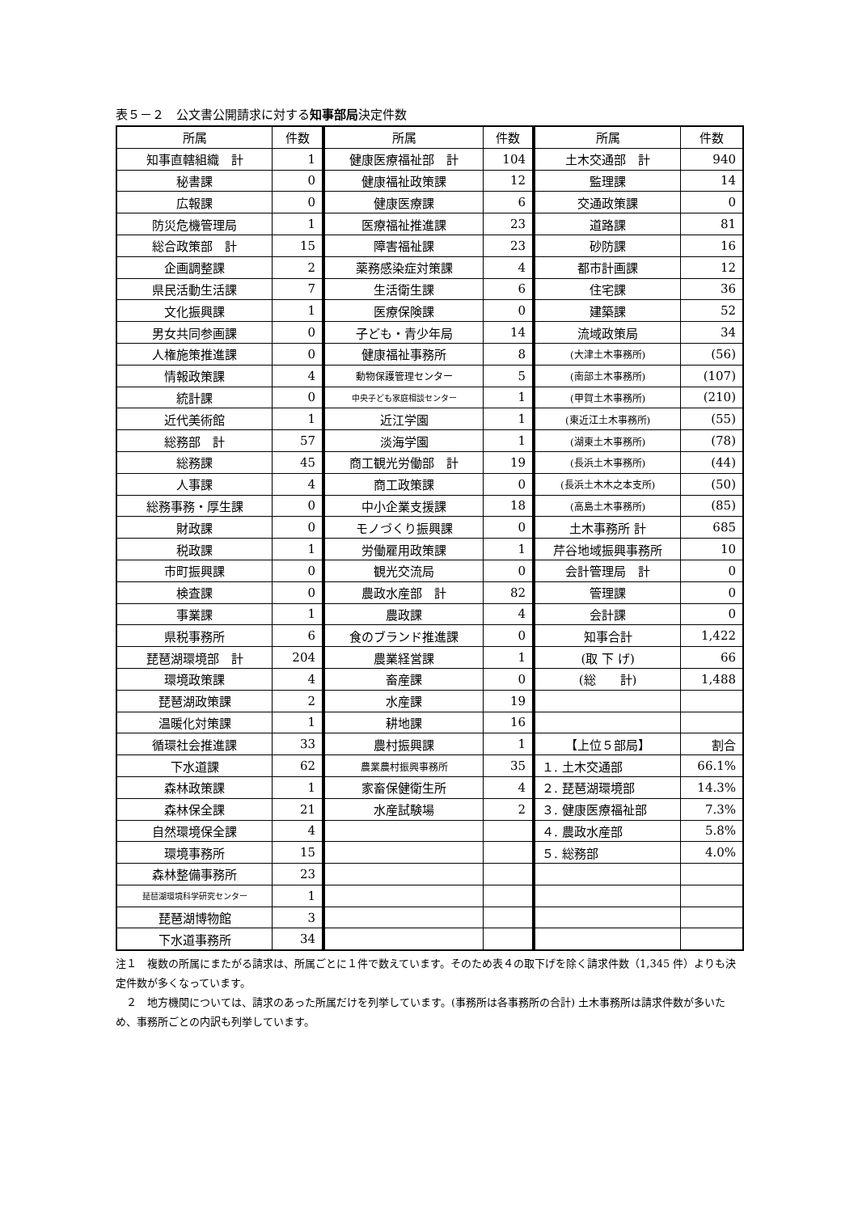表５－２　公文書公開請求に対する知事部局決定件数
| 所属 | 件数 |
| --- | --- |
| 知事直轄組織 計 | 1 |
| 秘書課 | 0 |
| 広報課 | 0 |
| 防災危機管理局 | 1 |
| 総合政策部 計 | 15 |
| 企画調整課 | 2 |
| 県民活動生活課 | 7 |
| 文化振興課 | 1 |
| 男女共同参画課 | 0 |
| 人権施策推進課 | 0 |
| 情報政策課 | 4 |
| 統計課 | 0 |
| 近代美術館 | 1 |
| 総務部 計 | 57 |
| 総務課 | 45 |
| 人事課 | 4 |
| 総務事務・厚生課 | 0 |
| 財政課 | 0 |
| 税政課 | 1 |
| 市町振興課 | 0 |
| 検査課 | 0 |
| 事業課 | 1 |
| 県税事務所 | 6 |
| 琵琶湖環境部 計 | 204 |
| 環境政策課 | 4 |
| 琵琶湖政策課 | 2 |
| 温暖化対策課 | 1 |
| 循環社会推進課 | 33 |
| 下水道課 | 62 |
| 森林政策課 | 1 |
| 森林保全課 | 21 |
| 自然環境保全課 | 4 |
| 環境事務所 | 15 |
| 森林整備事務所 | 23 |
| 琵琶湖環境科学研究センター | 1 |
| 琵琶湖博物館 | 3 |
| 下水道事務所 | 34 |
| 所属 | 件数 |
| --- | --- |
| 健康医療福祉部 計 | 104 |
| 健康福祉政策課 | 12 |
| 健康医療課 | 6 |
| 医療福祉推進課 | 23 |
| 障害福祉課 | 23 |
| 薬務感染症対策課 | 4 |
| 生活衛生課 | 6 |
| 医療保険課 | 0 |
| 子ども・青少年局 | 14 |
| 健康福祉事務所 | 8 |
| 動物保護管理センター | 5 |
| 中央子ども家庭相談センター | 1 |
| 近江学園 | 1 |
| 淡海学園 | 1 |
| 商工観光労働部 計 | 19 |
| 商工政策課 | 0 |
| 中小企業支援課 | 18 |
| モノづくり振興課 | 0 |
| 労働雇用政策課 | 1 |
| 観光交流局 | 0 |
| 農政水産部 計 | 82 |
| 農政課 | 4 |
| 食のブランド推進課 | 0 |
| 農業経営課 | 1 |
| 畜産課 | 0 |
| 水産課 | 19 |
| 耕地課 | 16 |
| 農村振興課 | 1 |
| 農業農村振興事務所 | 35 |
| 家畜保健衛生所 | 4 |
| 水産試験場 | 2 |
| 所属 | 件数 |
| --- | --- |
| 土木交通部 計 | 940 |
| 監理課 | 14 |
| 交通政策課 | 0 |
| 道路課 | 81 |
| 砂防課 | 16 |
| 都市計画課 | 12 |
| 住宅課 | 36 |
| 建築課 | 52 |
| 流域政策局 | 34 |
| (大津土木事務所) | (56) |
| (南部土木事務所) | (107) |
| (甲賀土木事務所) | (210) |
| (東近江土木事務所) | (55) |
| (湖東土木事務所) | (78) |
| (長浜土木事務所) | (44) |
| (長浜土木木之本支所) | (50) |
| (高島土木事務所) | (85) |
| 土木事務所 計 | 685 |
| 芹谷地域振興事務所 | 10 |
| 会計管理局 計 | 0 |
| 管理課 | 0 |
| 会計課 | 0 |
| 知事合計 | 1,422 |
| (取 下 げ) | 66 |
| (総 計) | 1,488 |
| 【上位５部局】 | 割合 |
| １. 土木交通部 | 66.1% |
| ２. 琵琶湖環境部 | 14.3% |
| ３. 健康医療福祉部 | 7.3% |
| ４. 農政水産部 | 5.8% |
| ５. 総務部 | 4.0% |
注１　複数の所属にまたがる請求は、所属ごとに１件で数えています。そのため表４の取下げを除く請求件数（1,345 件）よりも決定件数が多くなっています。
　２　地方機関については、請求のあった所属だけを列挙しています。(事務所は各事務所の合計) 土木事務所は請求件数が多いため、事務所ごとの内訳も列挙しています。